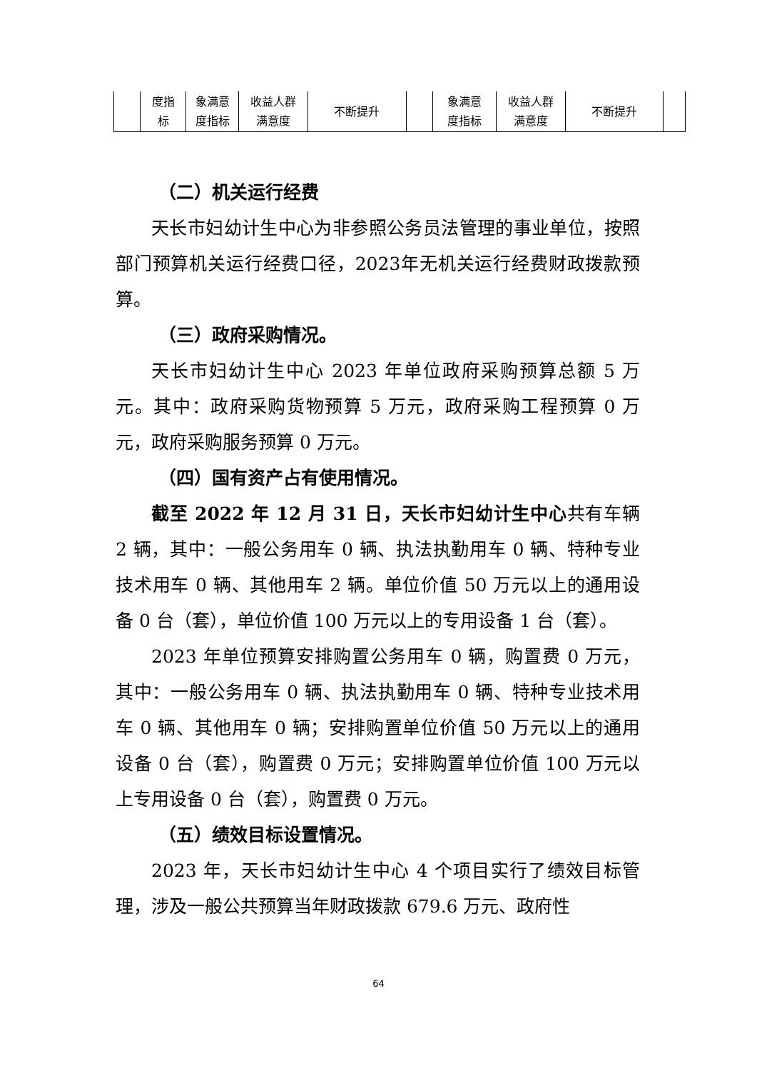| | 度指 标 | 象满意 度指标 | 收益人群 满意度 | 不断提升 | | 象满意 度指标 | 收益人群 满意度 | 不断提升 | |
（二）机关运行经费
天长市妇幼计生中心为非参照公务员法管理的事业单位，按照部门预算机关运行经费口径，2023年无机关运行经费财政拨款预算。
（三）政府采购情况。
天长市妇幼计生中心 2023 年单位政府采购预算总额 5 万元。其中：政府采购货物预算 5 万元，政府采购工程预算 0 万元，政府采购服务预算 0 万元。
（四）国有资产占有使用情况。
截至 2022 年 12 月 31 日，天长市妇幼计生中心共有车辆 2 辆，其中：一般公务用车 0 辆、执法执勤用车 0 辆、特种专业技术用车 0 辆、其他用车 2 辆。单位价值 50 万元以上的通用设备 0 台（套），单位价值 100 万元以上的专用设备 1 台（套）。
2023 年单位预算安排购置公务用车 0 辆，购置费 0 万元，其中：一般公务用车 0 辆、执法执勤用车 0 辆、特种专业技术用车 0 辆、其他用车 0 辆；安排购置单位价值 50 万元以上的通用设备 0 台（套），购置费 0 万元；安排购置单位价值 100 万元以上专用设备 0 台（套），购置费 0 万元。
（五）绩效目标设置情况。
2023 年，天长市妇幼计生中心 4 个项目实行了绩效目标管理，涉及一般公共预算当年财政拨款 679.6 万元、政府性
64